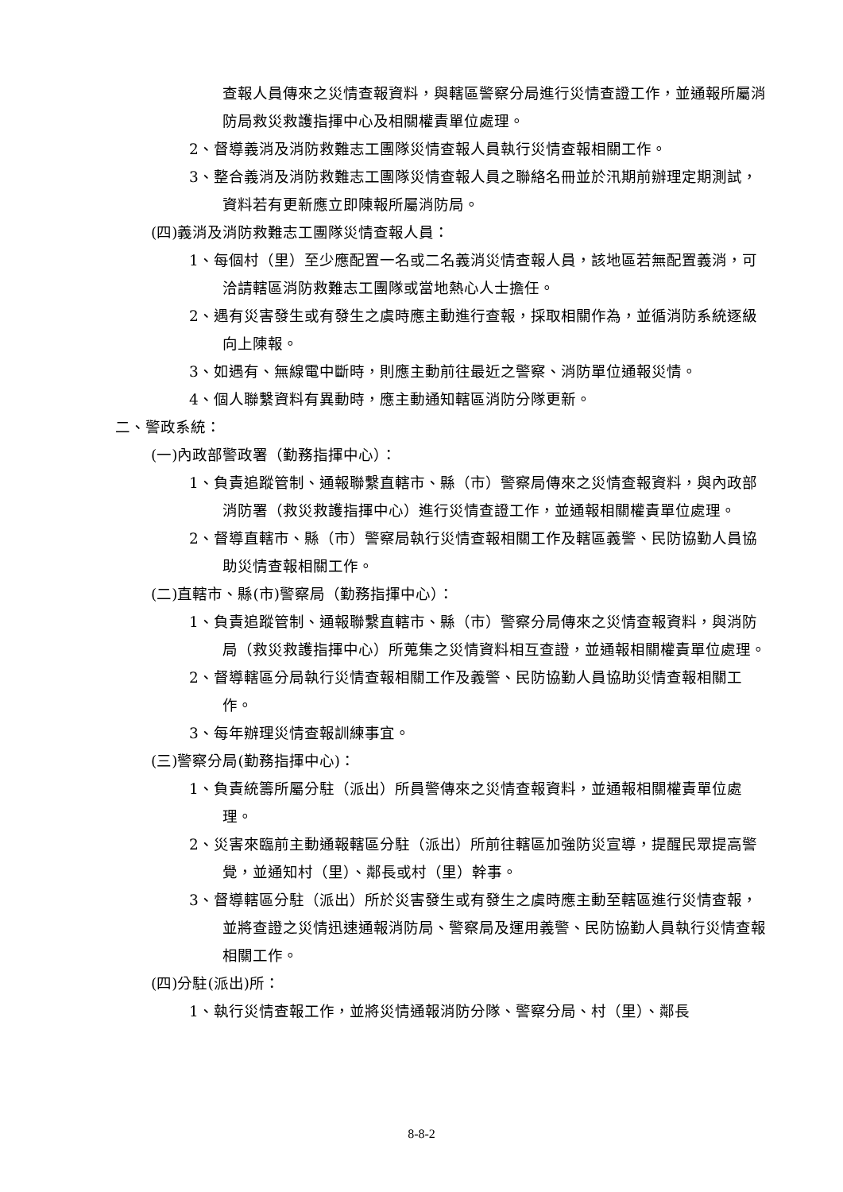查報人員傳來之災情查報資料，與轄區警察分局進行災情查證工作，並通報所屬消防局救災救護指揮中心及相關權責單位處理。
2、督導義消及消防救難志工團隊災情查報人員執行災情查報相關工作。
3、整合義消及消防救難志工團隊災情查報人員之聯絡名冊並於汛期前辦理定期測試，資料若有更新應立即陳報所屬消防局。
(四)義消及消防救難志工團隊災情查報人員：
1、每個村（里）至少應配置一名或二名義消災情查報人員，該地區若無配置義消，可洽請轄區消防救難志工團隊或當地熱心人士擔任。
2、遇有災害發生或有發生之虞時應主動進行查報，採取相關作為，並循消防系統逐級向上陳報。
3、如遇有、無線電中斷時，則應主動前往最近之警察、消防單位通報災情。
4、個人聯繫資料有異動時，應主動通知轄區消防分隊更新。
二、警政系統：
(一)內政部警政署（勤務指揮中心）：
1、負責追蹤管制、通報聯繫直轄市、縣（市）警察局傳來之災情查報資料，與內政部消防署（救災救護指揮中心）進行災情查證工作，並通報相關權責單位處理。
2、督導直轄市、縣（市）警察局執行災情查報相關工作及轄區義警、民防協勤人員協助災情查報相關工作。
(二)直轄市、縣(市)警察局（勤務指揮中心）：
1、負責追蹤管制、通報聯繫直轄市、縣（市）警察分局傳來之災情查報資料，與消防局（救災救護指揮中心）所蒐集之災情資料相互查證，並通報相關權責單位處理。
2、督導轄區分局執行災情查報相關工作及義警、民防協勤人員協助災情查報相關工作。
3、每年辦理災情查報訓練事宜。
(三)警察分局(勤務指揮中心)：
1、負責統籌所屬分駐（派出）所員警傳來之災情查報資料，並通報相關權責單位處理。
2、災害來臨前主動通報轄區分駐（派出）所前往轄區加強防災宣導，提醒民眾提高警覺，並通知村（里）、鄰長或村（里）幹事。
3、督導轄區分駐（派出）所於災害發生或有發生之虞時應主動至轄區進行災情查報，並將查證之災情迅速通報消防局、警察局及運用義警、民防協勤人員執行災情查報相關工作。
(四)分駐(派出)所：
1、執行災情查報工作，並將災情通報消防分隊、警察分局、村（里）、鄰長
8-8-2